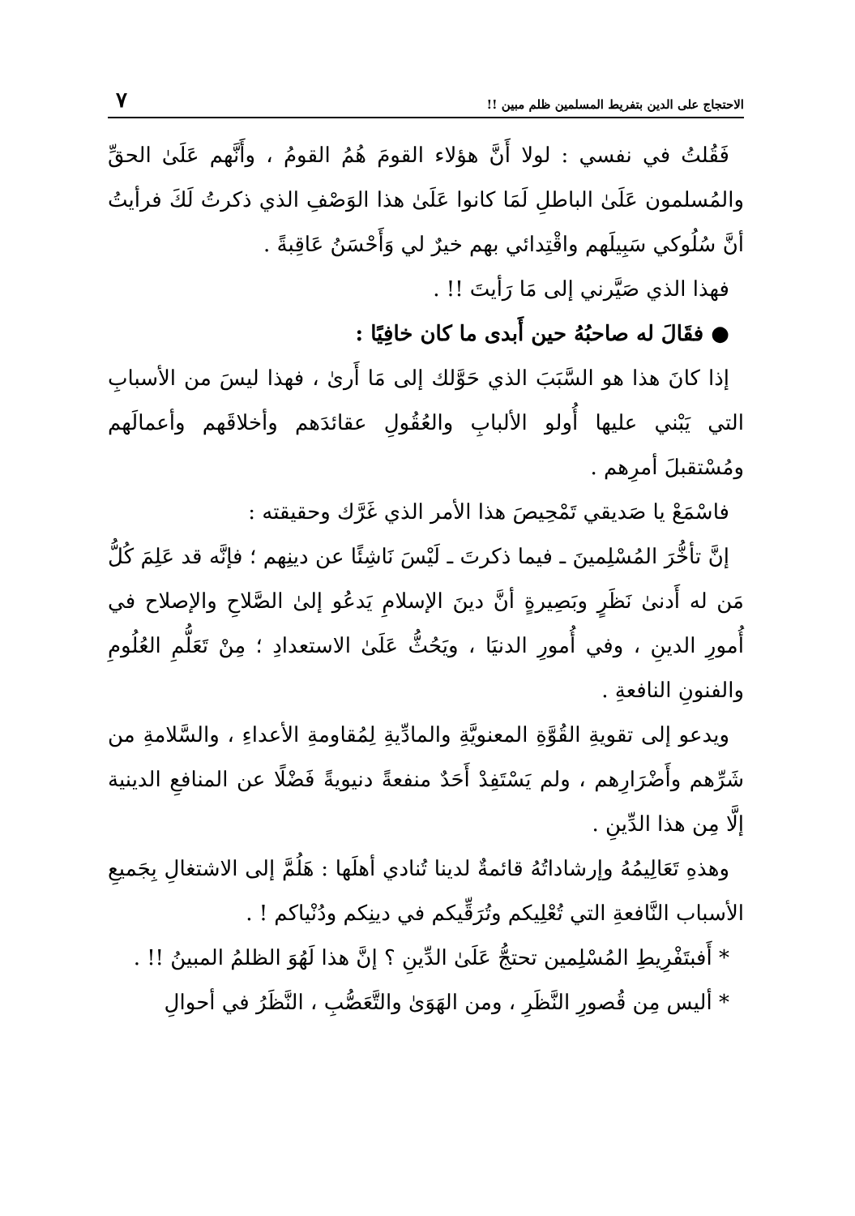الاحتجاج على الدين بتفريط المسلمين ظلم مبين !! ٧
فَقُلتُ في نفسي : لولا أَنَّ هؤلاء القومَ هُمُ القومُ ، وأَنَّهم عَلَىٰ الحقِّ والمُسلمون عَلَىٰ الباطلِ لَمَا كانوا عَلَىٰ هذا الوَصْفِ الذي ذكرتُ لَكَ فرأيتُ أنَّ سُلُوكي سَبِيلَهم واقْتِدائي بهم خيرٌ لي وَأَحْسَنُ عَاقِبةً .
فهذا الذي صَيَّرني إلى مَا رَأيتَ !! .
● فقَالَ له صاحبُهُ حين أَبدى ما كان خافِيًا :
إذا كانَ هذا هو السَّبَبَ الذي حَوَّلك إلى مَا أَرىٰ ، فهذا ليسَ من الأسبابِ التي يَبْني عليها أُولو الألبابِ والعُقُولِ عقائدَهم وأخلاقَهم وأعمالَهم ومُسْتقبلَ أمرِهم .
فاسْمَعْ يا صَديقي تَمْحِيصَ هذا الأمر الذي غَرَّك وحقيقته :
إنَّ تأخُّرَ المُسْلِمينَ ـ فيما ذكرتَ ـ لَيْسَ نَاشِئًا عن دينِهم ؛ فإنَّه قد عَلِمَ كُلُّ مَن له أَدنىٰ نَظَرٍ وبَصِيرةٍ أنَّ دينَ الإسلامِ يَدعُو إلىٰ الصَّلاحِ والإصلاح في أُمورِ الدينِ ، وفي أُمورِ الدنيَا ، ويَحُثُّ عَلَىٰ الاستعدادِ ؛ مِنْ تَعَلُّمِ العُلُومِ والفنونِ النافعةِ .
ويدعو إلى تقويةِ القُوَّةِ المعنويَّةِ والمادِّيةِ لِمُقاومةِ الأعداءِ ، والسَّلامةِ من شَرِّهم وأَضْرَارِهم ، ولم يَسْتَفِدْ أَحَدٌ منفعةً دنيويةً فَضْلًا عن المنافعِ الدينية إلَّا مِن هذا الدِّينِ .
وهذهِ تَعَالِيمُهُ وإرشاداتُهُ قائمةٌ لدينا تُنادي أهلَها : هَلُمَّ إلى الاشتغالِ بِجَميعِ الأسباب النَّافعةِ التي تُعْلِيكم وتُرَقِّيكم في دينِكم ودُنْياكم ! .
* أَفبتَفْرِيطِ المُسْلِمين تحتجُّ عَلَىٰ الدِّينِ ؟ إنَّ هذا لَهُوَ الظلمُ المبينُ !! .
* أليس مِن قُصورِ النَّظَرِ ، ومن الهَوَىٰ والتَّعَصُّبِ ، النَّظَرُ في أحوالِ